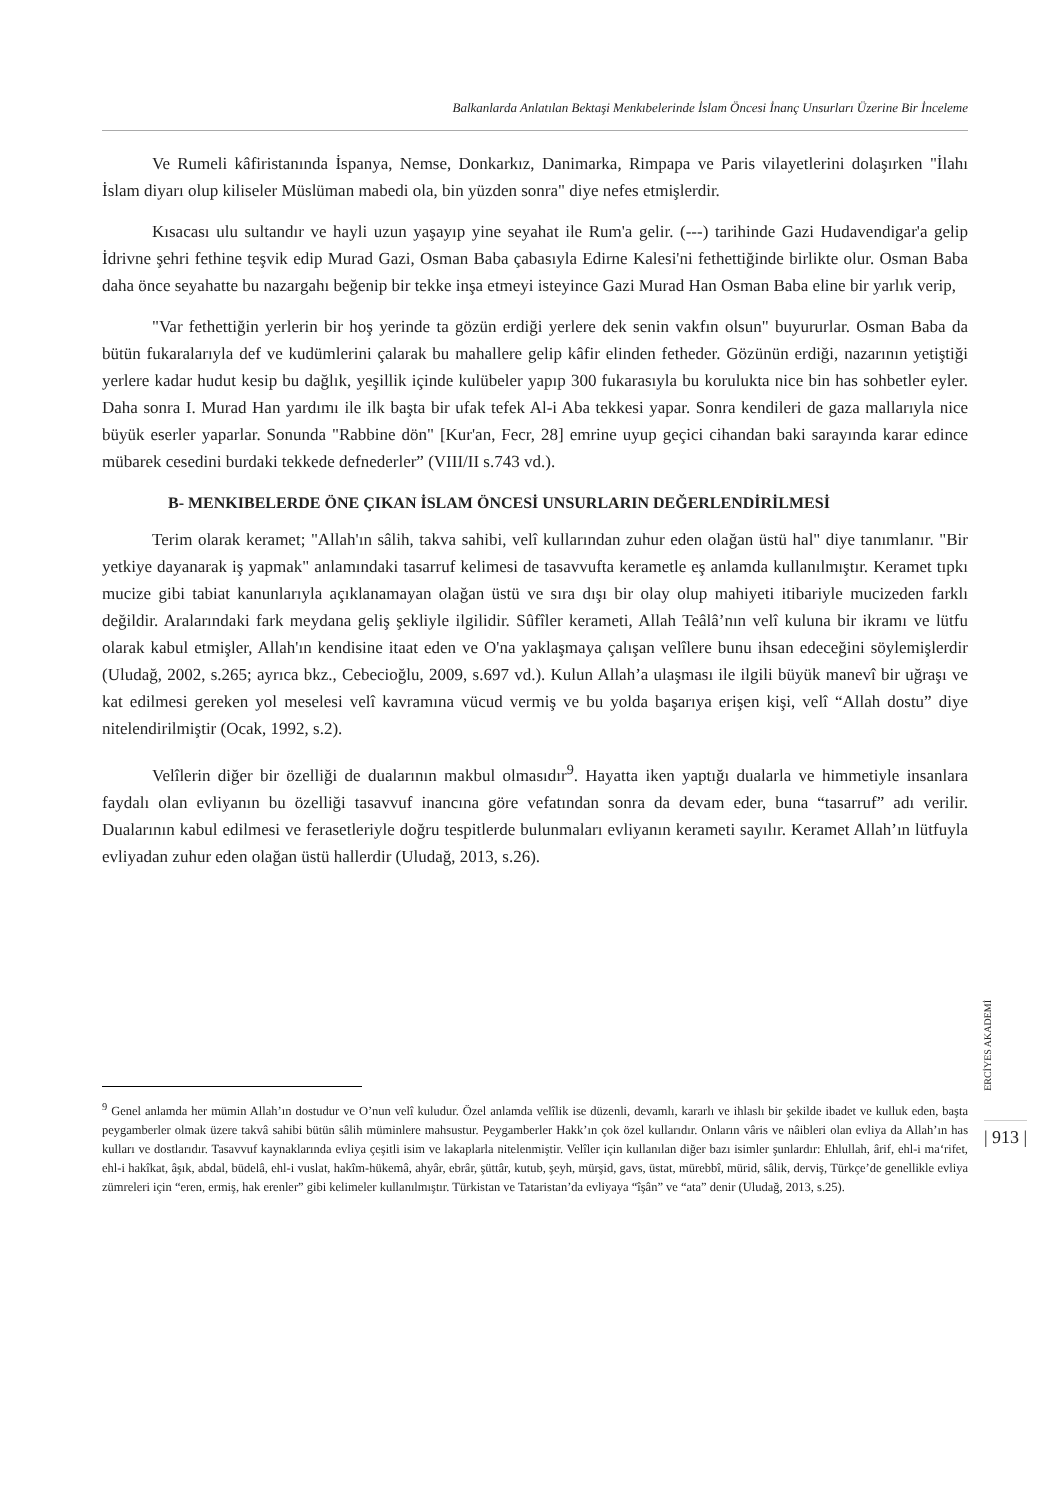Balkanlarda Anlatılan Bektaşi Menkıbelerinde İslam Öncesi İnanç Unsurları Üzerine Bir İnceleme
Ve Rumeli kâfiristanında İspanya, Nemse, Donkarkız, Danimarka, Rimpapa ve Paris vilayetlerini dolaşırken "İlahı İslam diyarı olup kiliseler Müslüman mabedi ola, bin yüzden sonra" diye nefes etmişlerdir.
Kısacası ulu sultandır ve hayli uzun yaşayıp yine seyahat ile Rum'a gelir. (---) tarihinde Gazi Hudavendigar'a gelip İdrivne şehri fethine teşvik edip Murad Gazi, Osman Baba çabasıyla Edirne Kalesi'ni fethettiğinde birlikte olur. Osman Baba daha önce seyahatte bu nazargahı beğenip bir tekke inşa etmeyi isteyince Gazi Murad Han Osman Baba eline bir yarlık verip,
"Var fethettiğin yerlerin bir hoş yerinde ta gözün erdiği yerlere dek senin vakfın olsun" buyururlar. Osman Baba da bütün fukaralarıyla def ve kudümlerini çalarak bu mahallere gelip kâfir elinden fetheder. Gözünün erdiği, nazarının yetiştiği yerlere kadar hudut kesip bu dağlık, yeşillik içinde kulübeler yapıp 300 fukarasıyla bu korulukta nice bin has sohbetler eyler. Daha sonra I. Murad Han yardımı ile ilk başta bir ufak tefek Al-i Aba tekkesi yapar. Sonra kendileri de gaza mallarıyla nice büyük eserler yaparlar. Sonunda "Rabbine dön" [Kur'an, Fecr, 28] emrine uyup geçici cihandan baki sarayında karar edince mübarek cesedini burdaki tekkede defnederler” (VIII/II s.743 vd.).
B- MENKIBELERDE ÖNE ÇIKAN İSLAM ÖNCESİ UNSURLARIN DEĞERLENDİRİLMESİ
Terim olarak keramet; "Allah'ın sâlih, takva sahibi, velî kullarından zuhur eden olağan üstü hal" diye tanımlanır. "Bir yetkiye dayanarak iş yapmak" anlamındaki tasarruf kelimesi de tasavvufta kerametle eş anlamda kullanılmıştır. Keramet tıpkı mucize gibi tabiat kanunlarıyla açıklanamayan olağan üstü ve sıra dışı bir olay olup mahiyeti itibariyle mucizeden farklı değildir. Aralarındaki fark meydana geliş şekliyle ilgilidir. Sûfîler kerameti, Allah Teâlâ’nın velî kuluna bir ikramı ve lütfu olarak kabul etmişler, Allah'ın kendisine itaat eden ve O'na yaklaşmaya çalışan velîlere bunu ihsan edeceğini söylemişlerdir (Uludağ, 2002, s.265; ayrıca bkz., Cebecioğlu, 2009, s.697 vd.). Kulun Allah’a ulaşması ile ilgili büyük manevî bir uğraşı ve kat edilmesi gereken yol meselesi velî kavramına vücud vermiş ve bu yolda başarıya erişen kişi, velî “Allah dostu” diye nitelendirilmiştir (Ocak, 1992, s.2).
Velîlerin diğer bir özelliği de dualarının makbul olmasıdır<sup>9</sup>. Hayatta iken yaptığı dualarla ve himmetiyle insanlara faydalı olan evliyanın bu özelliği tasavvuf inancına göre vefatından sonra da devam eder, buna “tasarruf” adı verilir. Dualarının kabul edilmesi ve ferasetleriyle doğru tespitlerde bulunmaları evliyanın kerameti sayılır. Keramet Allah’ın lütfuyla evliyadan zuhur eden olağan üstü hallerdir (Uludağ, 2013, s.26).
<sup>9</sup> Genel anlamda her mümin Allah’ın dostudur ve O’nun velî kuludur. Özel anlamda velîlik ise düzenli, devamlı, kararlı ve ihlaslı bir şekilde ibadet ve kulluk eden, başta peygamberler olmak üzere takvâ sahibi bütün sâlih müminlere mahsustur. Peygamberler Hakk’ın çok özel kullarıdır. Onların vâris ve nâibleri olan evliya da Allah’ın has kulları ve dostlarıdır. Tasavvuf kaynaklarında evliya çeşitli isim ve lakaplarla nitelenmiştir. Velîler için kullanılan diğer bazı isimler şunlardır: Ehlullah, ârif, ehl-i ma‘rifet, ehl-i hakîkat, âşık, abdal, büdelâ, ehl-i vuslat, hakîm-hükemâ, ahyâr, ebrâr, şüttâr, kutub, şeyh, mürşid, gavs, üstat, mürebbî, mürid, sâlik, derviş, Türkçe’de genellikle evliya zümreleri için “eren, ermiş, hak erenler” gibi kelimeler kullanılmıştır. Türkistan ve Tataristan’da evliyaya “îşân” ve “ata” denir (Uludağ, 2013, s.25).
ERCİYES AKADEMİ
| 913 |